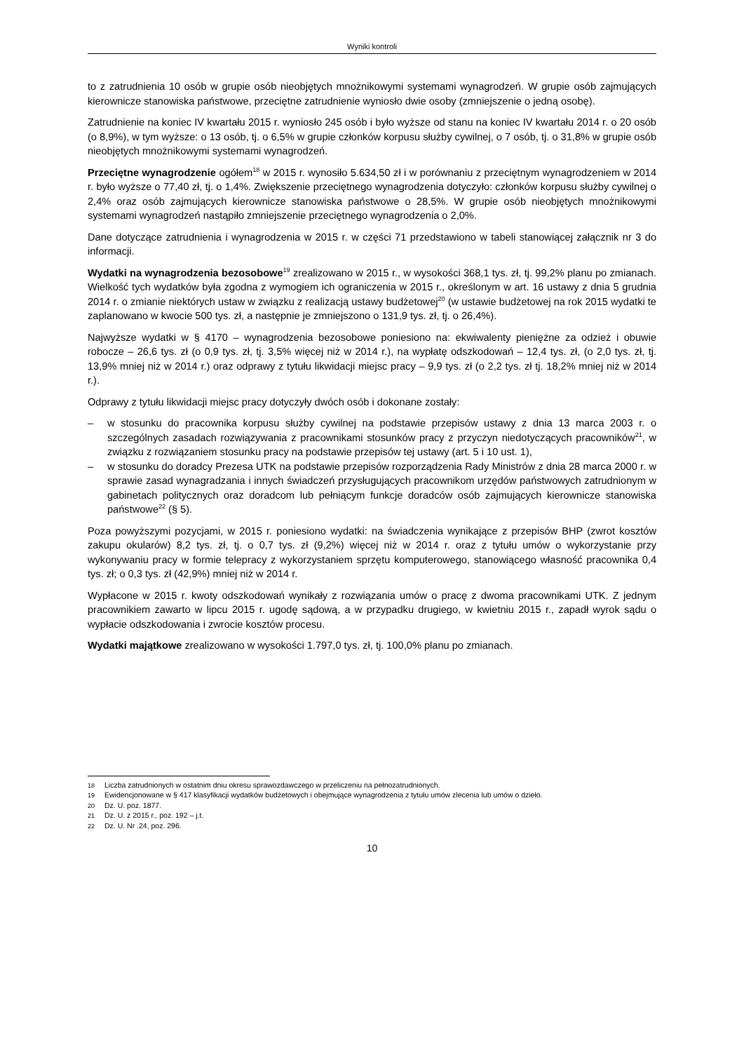Wyniki kontroli
to z zatrudnienia 10 osób w grupie osób nieobjętych mnożnikowymi systemami wynagrodzeń. W grupie osób zajmujących kierownicze stanowiska państwowe, przeciętne zatrudnienie wyniosło dwie osoby (zmniejszenie o jedną osobę).
Zatrudnienie na koniec IV kwartału 2015 r. wyniosło 245 osób i było wyższe od stanu na koniec IV kwartału 2014 r. o 20 osób (o 8,9%), w tym wyższe: o 13 osób, tj. o 6,5% w grupie członków korpusu służby cywilnej, o 7 osób, tj. o 31,8% w grupie osób nieobjętych mnożnikowymi systemami wynagrodzeń.
Przeciętne wynagrodzenie ogółem<sup>18</sup> w 2015 r. wynosiło 5.634,50 zł i w porównaniu z przeciętnym wynagrodzeniem w 2014 r. było wyższe o 77,40 zł, tj. o 1,4%. Zwiększenie przeciętnego wynagrodzenia dotyczyło: członków korpusu służby cywilnej o 2,4% oraz osób zajmujących kierownicze stanowiska państwowe o 28,5%. W grupie osób nieobjętych mnożnikowymi systemami wynagrodzeń nastąpiło zmniejszenie przeciętnego wynagrodzenia o 2,0%.
Dane dotyczące zatrudnienia i wynagrodzenia w 2015 r. w części 71 przedstawiono w tabeli stanowiącej załącznik nr 3 do informacji.
Wydatki na wynagrodzenia bezosobowe<sup>19</sup> zrealizowano w 2015 r., w wysokości 368,1 tys. zł, tj. 99,2% planu po zmianach. Wielkość tych wydatków była zgodna z wymogiem ich ograniczenia w 2015 r., określonym w art. 16 ustawy z dnia 5 grudnia 2014 r. o zmianie niektórych ustaw w związku z realizacją ustawy budżetowej<sup>20</sup> (w ustawie budżetowej na rok 2015 wydatki te zaplanowano w kwocie 500 tys. zł, a następnie je zmniejszono o 131,9 tys. zł, tj. o 26,4%).
Najwyższe wydatki w § 4170 – wynagrodzenia bezosobowe poniesiono na: ekwiwalenty pieniężne za odzież i obuwie robocze – 26,6 tys. zł (o 0,9 tys. zł, tj. 3,5% więcej niż w 2014 r.), na wypłatę odszkodowań – 12,4 tys. zł, (o 2,0 tys. zł, tj. 13,9% mniej niż w 2014 r.) oraz odprawy z tytułu likwidacji miejsc pracy – 9,9 tys. zł (o 2,2 tys. zł tj. 18,2% mniej niż w 2014 r.).
Odprawy z tytułu likwidacji miejsc pracy dotyczyły dwóch osób i dokonane zostały:
– w stosunku do pracownika korpusu służby cywilnej na podstawie przepisów ustawy z dnia 13 marca 2003 r. o szczególnych zasadach rozwiązywania z pracownikami stosunków pracy z przyczyn niedotyczących pracowników<sup>21</sup>, w związku z rozwiązaniem stosunku pracy na podstawie przepisów tej ustawy (art. 5 i 10 ust. 1),
– w stosunku do doradcy Prezesa UTK na podstawie przepisów rozporządzenia Rady Ministrów z dnia 28 marca 2000 r. w sprawie zasad wynagradzania i innych świadczeń przysługujących pracownikom urzędów państwowych zatrudnionym w gabinetach politycznych oraz doradcom lub pełniącym funkcje doradców osób zajmujących kierownicze stanowiska państwowe<sup>22</sup> (§ 5).
Poza powyższymi pozycjami, w 2015 r. poniesiono wydatki: na świadczenia wynikające z przepisów BHP (zwrot kosztów zakupu okularów) 8,2 tys. zł, tj. o 0,7 tys. zł (9,2%) więcej niż w 2014 r. oraz z tytułu umów o wykorzystanie przy wykonywaniu pracy w formie telepracy z wykorzystaniem sprzętu komputerowego, stanowiącego własność pracownika 0,4 tys. zł; o 0,3 tys. zł (42,9%) mniej niż w 2014 r.
Wypłacone w 2015 r. kwoty odszkodowań wynikały z rozwiązania umów o pracę z dwoma pracownikami UTK. Z jednym pracownikiem zawarto w lipcu 2015 r. ugodę sądową, a w przypadku drugiego, w kwietniu 2015 r., zapadł wyrok sądu o wypłacie odszkodowania i zwrocie kosztów procesu.
Wydatki majątkowe zrealizowano w wysokości 1.797,0 tys. zł, tj. 100,0% planu po zmianach.
18 Liczba zatrudnionych w ostatnim dniu okresu sprawozdawczego w przeliczeniu na pełnozatrudnionych.
19 Ewidencjonowane w § 417 klasyfikacji wydatków budżetowych i obejmujące wynagrodzenia z tytułu umów zlecenia lub umów o dzieło.
20 Dz. U. poz. 1877.
21 Dz. U. z 2015 r., poz. 192 – j.t.
22 Dz. U. Nr .24, poz. 296.
10